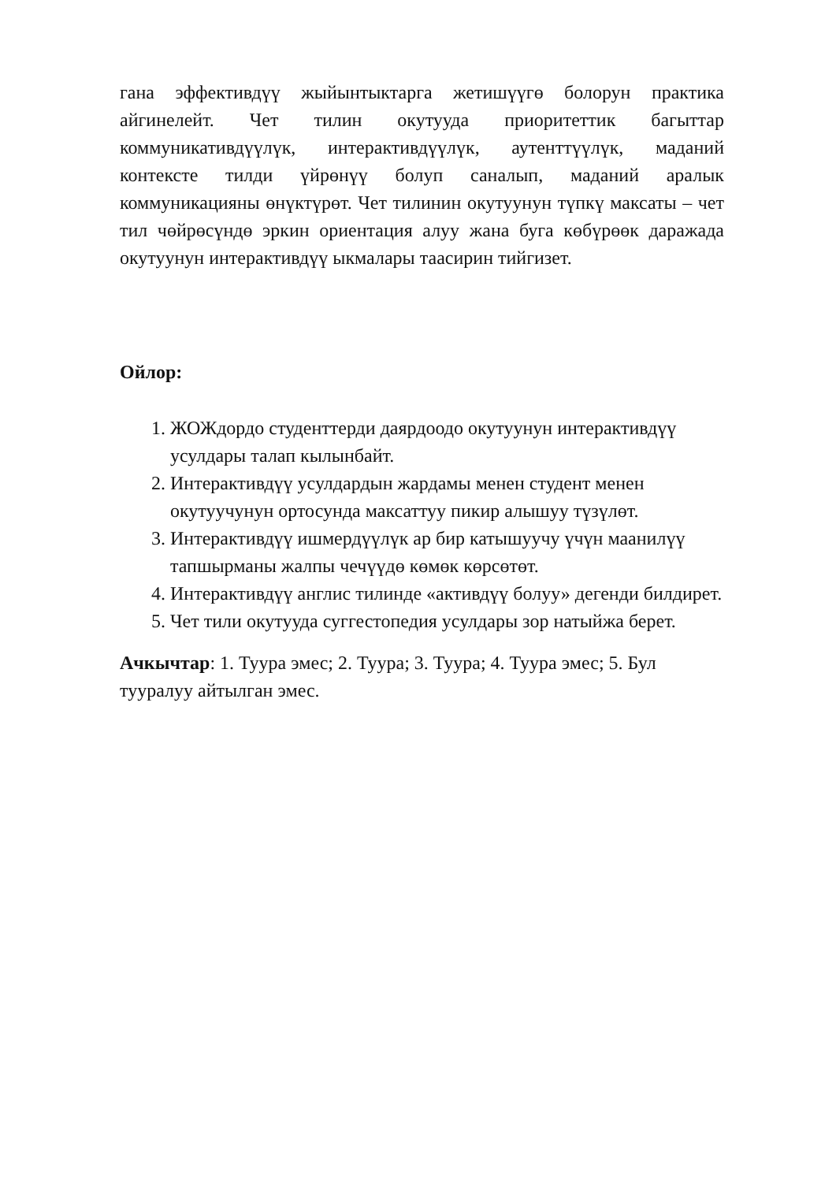гана эффективдүү жыйынтыктарга жетишүүгө болорун практика айгинелейт. Чет тилин окутууда приоритеттик багыттар коммуникативдүүлүк, интерактивдүүлүк, аутенттүүлүк, маданий контексте тилди үйрөнүү болуп саналып, маданий аралык коммуникацияны өнүктүрөт. Чет тилинин окутуунун түпкү максаты – чет тил чөйрөсүндө эркин ориентация алуу жана буга көбүрөөк даражада окутуунун интерактивдүү ыкмалары таасирин тийгизет.
Ойлор:
1. ЖОЖдордо студенттерди даярдоодо окутуунун интерактивдүү усулдары талап кылынбайт.
2. Интерактивдүү усулдардын жардамы менен студент менен окутуучунун ортосунда максаттуу пикир алышуу түзүлөт.
3. Интерактивдүү ишмердүүлүк ар бир катышуучу үчүн маанилүү тапшырманы жалпы чечүүдө көмөк көрсөтөт.
4. Интерактивдүү англис тилинде «активдүү болуу» дегенди билдирет.
5. Чет тили окутууда суггестопедия усулдары зор натыйжа берет.
Ачкычтар: 1. Туура эмес; 2. Туура; 3. Туура; 4. Туура эмес; 5. Бул тууралуу айтылган эмес.